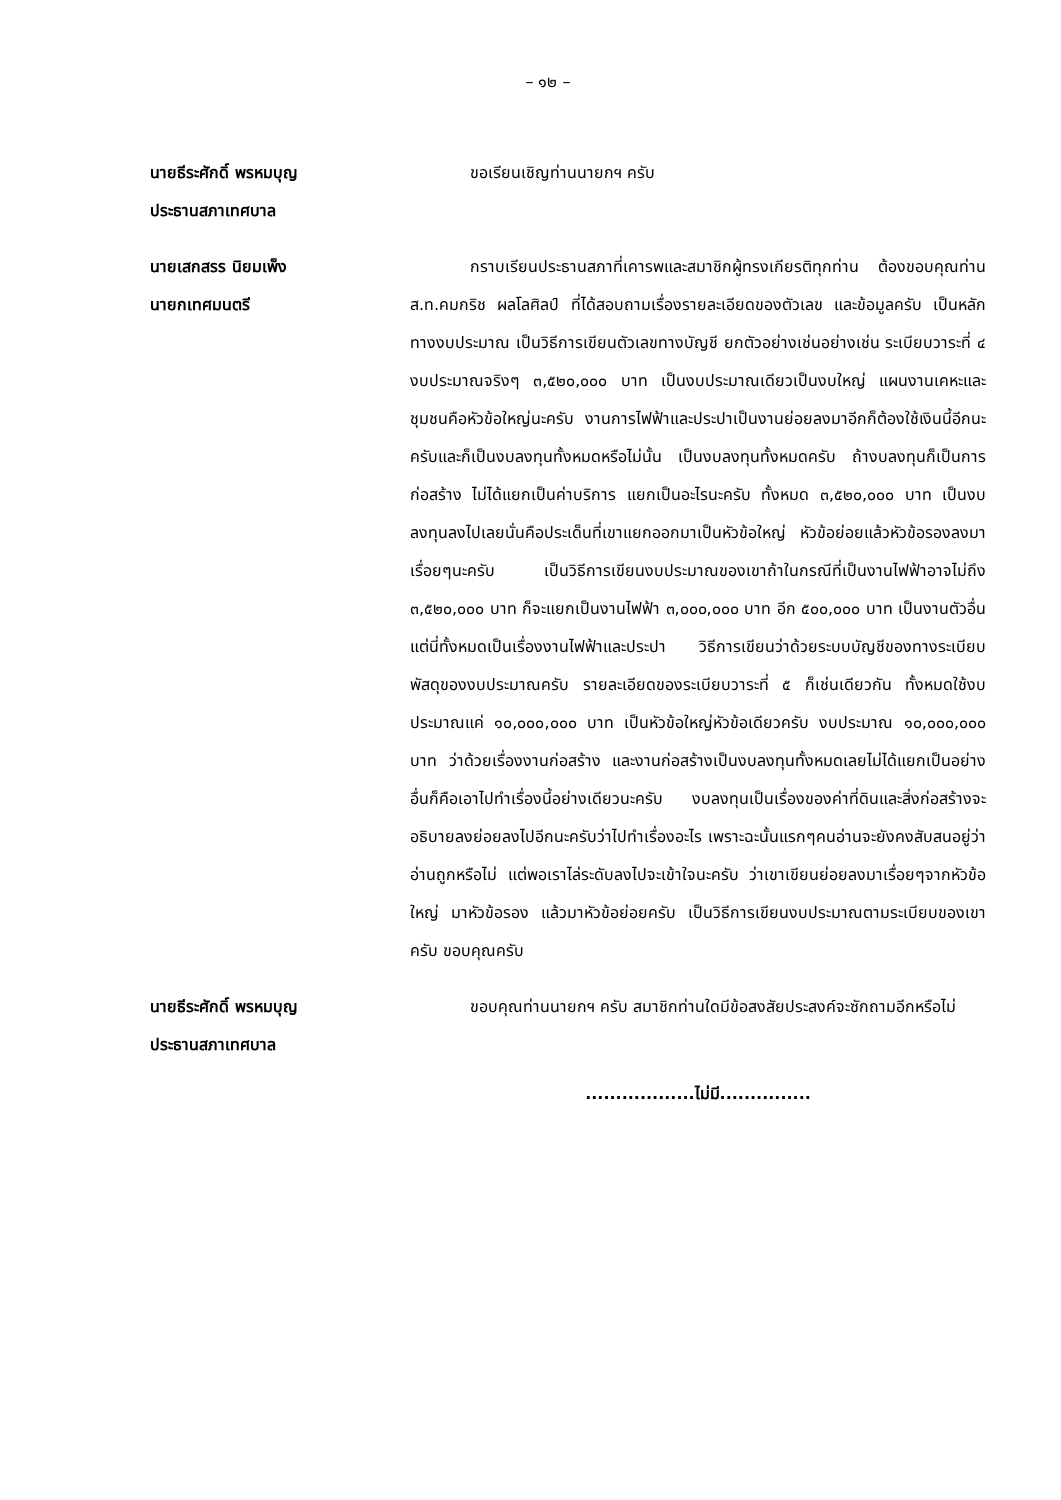– ๑๒ –
นายธีระศักดิ์ พรหมบุญ
ประธานสภาเทศบาล
ขอเรียนเชิญท่านนายกฯ ครับ
นายเสกสรร นิยมเพ็ง
นายกเทศมนตรี
กราบเรียนประธานสภาที่เคารพและสมาชิกผู้ทรงเกียรติทุกท่าน ต้องขอบคุณท่าน ส.ท.คมกริช ผลโลศิลป์ ที่ได้สอบถามเรื่องรายละเอียดของตัวเลข และข้อมูลครับ เป็นหลักทางงบประมาณ เป็นวิธีการเขียนตัวเลขทางบัญชี ยกตัวอย่างเช่นอย่างเช่น ระเบียบวาระที่ ๔ งบประมาณจริงๆ ๓,๕๒๐,๐๐๐ บาท เป็นงบประมาณเดียวเป็นงบใหญ่ แผนงานเคหะและชุมชนคือหัวข้อใหญ่นะครับ งานการไฟฟ้าและประปาเป็นงานย่อยลงมาอีกก็ต้องใช้เงินนี้อีกนะครับและก็เป็นงบลงทุนทั้งหมดหรือไม่นั้น เป็นงบลงทุนทั้งหมดครับ ถ้างบลงทุนก็เป็นการก่อสร้าง ไม่ได้แยกเป็นค่าบริการ แยกเป็นอะไรนะครับ ทั้งหมด ๓,๕๒๐,๐๐๐ บาท เป็นงบลงทุนลงไปเลยนั่นคือประเด็นที่เขาแยกออกมาเป็นหัวข้อใหญ่ หัวข้อย่อยแล้วหัวข้อรองลงมา เรื่อยๆนะครับ เป็นวิธีการเขียนงบประมาณของเขาถ้าในกรณีที่เป็นงานไฟฟ้าอาจไม่ถึง ๓,๕๒๐,๐๐๐ บาท ก็จะแยกเป็นงานไฟฟ้า ๓,๐๐๐,๐๐๐ บาท อีก ๕๐๐,๐๐๐ บาท เป็นงานตัวอื่น แต่นี่ทั้งหมดเป็นเรื่องงานไฟฟ้าและประปา วิธีการเขียนว่าด้วยระบบบัญชีของทางระเบียบพัสดุของงบประมาณครับ รายละเอียดของระเบียบวาระที่ ๕ ก็เช่นเดียวกัน ทั้งหมดใช้งบประมาณแค่ ๑๐,๐๐๐,๐๐๐ บาท เป็นหัวข้อใหญ่หัวข้อเดียวครับ งบประมาณ ๑๐,๐๐๐,๐๐๐ บาท ว่าด้วยเรื่องงานก่อสร้าง และงานก่อสร้างเป็นงบลงทุนทั้งหมดเลยไม่ได้แยกเป็นอย่างอื่นก็คือเอาไปทำเรื่องนี้อย่างเดียวนะครับ งบลงทุนเป็นเรื่องของค่าที่ดินและสิ่งก่อสร้างจะอธิบายลงย่อยลงไปอีกนะครับว่าไปทำเรื่องอะไร เพราะฉะนั้นแรกๆคนอ่านจะยังคงสับสนอยู่ว่าอ่านถูกหรือไม่ แต่พอเราไล่ระดับลงไปจะเข้าใจนะครับ ว่าเขาเขียนย่อยลงมาเรื่อยๆจากหัวข้อใหญ่ มาหัวข้อรอง แล้วมาหัวข้อย่อยครับ เป็นวิธีการเขียนงบประมาณตามระเบียบของเขาครับ ขอบคุณครับ
นายธีระศักดิ์ พรหมบุญ
ประธานสภาเทศบาล
ขอบคุณท่านนายกฯ ครับ สมาชิกท่านใดมีข้อสงสัยประสงค์จะซักถามอีกหรือไม่
..................ไม่มี...............